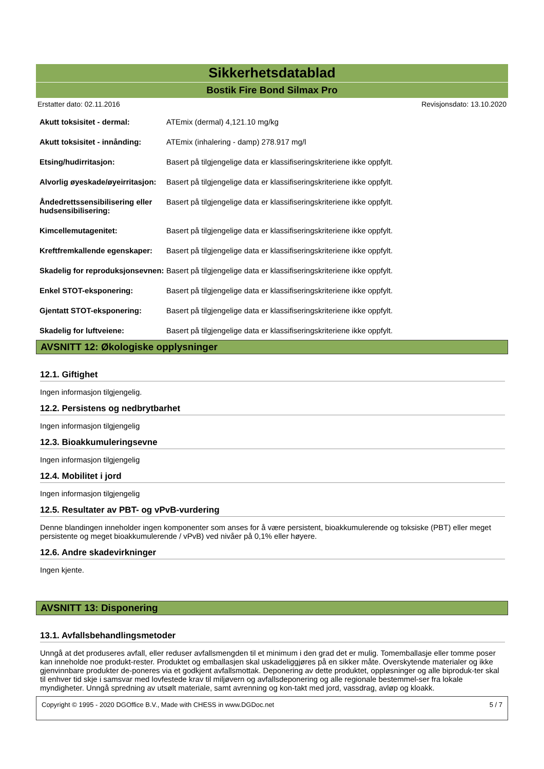Sikkerhetsdatablad
Bostik Fire Bond Silmax Pro
Erstatter dato: 02.11.2016 Revisjonsdato: 13.10.2020
| Akutt toksisitet - dermal: | ATEmix (dermal) 4,121.10 mg/kg |
| Akutt toksisitet - innånding: | ATEmix (inhalering - damp) 278.917 mg/l |
| Etsing/hudirritasjon: | Basert på tilgjengelige data er klassifiseringskriteriene ikke oppfylt. |
| Alvorlig øyeskade/øyeirritasjon: | Basert på tilgjengelige data er klassifiseringskriteriene ikke oppfylt. |
| Åndedrettssensibilisering eller hudsensibilisering: | Basert på tilgjengelige data er klassifiseringskriteriene ikke oppfylt. |
| Kimcellemutagenitet: | Basert på tilgjengelige data er klassifiseringskriteriene ikke oppfylt. |
| Kreftfremkallende egenskaper: | Basert på tilgjengelige data er klassifiseringskriteriene ikke oppfylt. |
| Skadelig for reproduksjonsevnen: | Basert på tilgjengelige data er klassifiseringskriteriene ikke oppfylt. |
| Enkel STOT-eksponering: | Basert på tilgjengelige data er klassifiseringskriteriene ikke oppfylt. |
| Gjentatt STOT-eksponering: | Basert på tilgjengelige data er klassifiseringskriteriene ikke oppfylt. |
| Skadelig for luftveiene: | Basert på tilgjengelige data er klassifiseringskriteriene ikke oppfylt. |
AVSNITT 12: Økologiske opplysninger
12.1. Giftighet
Ingen informasjon tilgjengelig.
12.2. Persistens og nedbrytbarhet
Ingen informasjon tilgjengelig
12.3. Bioakkumuleringsevne
Ingen informasjon tilgjengelig
12.4. Mobilitet i jord
Ingen informasjon tilgjengelig
12.5. Resultater av PBT- og vPvB-vurdering
Denne blandingen inneholder ingen komponenter som anses for å være persistent, bioakkumulerende og toksiske (PBT) eller meget persistente og meget bioakkumulerende / vPvB) ved nivåer på 0,1% eller høyere.
12.6. Andre skadevirkninger
Ingen kjente.
AVSNITT 13: Disponering
13.1. Avfallsbehandlingsmetoder
Unngå at det produseres avfall, eller reduser avfallsmengden til et minimum i den grad det er mulig. Tomemballasje eller tomme poser kan inneholde noe produkt-rester. Produktet og emballasjen skal uskadeliggjøres på en sikker måte. Overskytende materialer og ikke gjenvinnbare produkter de-poneres via et godkjent avfallsmottak. Deponering av dette produktet, oppløsninger og alle biproduk-ter skal til enhver tid skje i samsvar med lovfestede krav til miljøvern og avfallsdeponering og alle regionale bestemmel-ser fra lokale myndigheter. Unngå spredning av utsølt materiale, samt avrenning og kon-takt med jord, vassdrag, avløp og kloakk.
Copyright © 1995 - 2020 DGOffice B.V., Made with CHESS in www.DGDoc.net 5 / 7